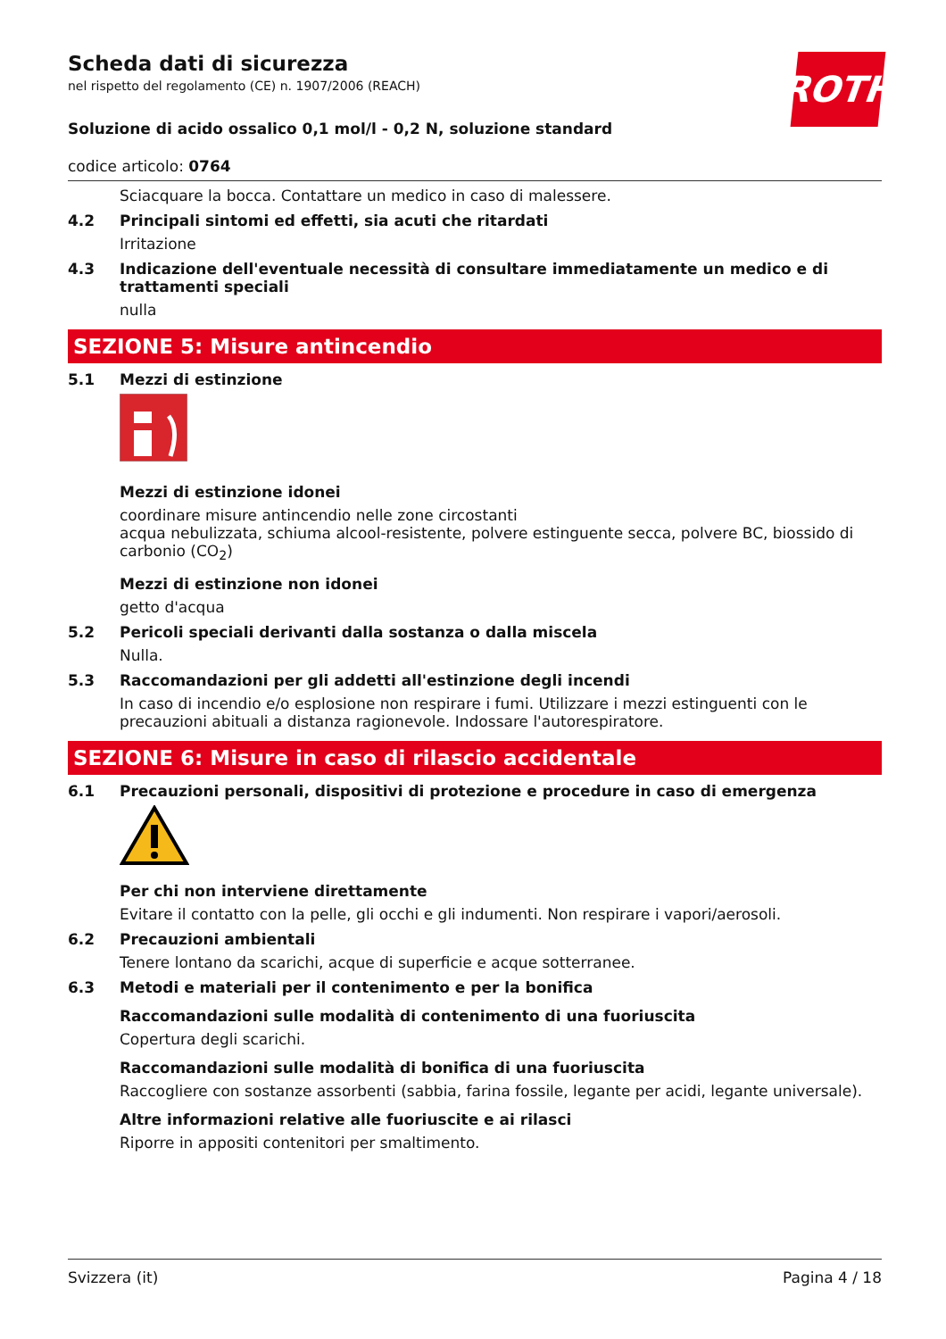ROTH
Scheda dati di sicurezza
nel rispetto del regolamento (CE) n. 1907/2006 (REACH)
Soluzione di acido ossalico 0,1 mol/l - 0,2 N, soluzione standard
codice articolo: 0764
Sciacquare la bocca. Contattare un medico in caso di malessere.
4.2 Principali sintomi ed effetti, sia acuti che ritardati
Irritazione
4.3 Indicazione dell'eventuale necessità di consultare immediatamente un medico e di trattamenti speciali
nulla
SEZIONE 5: Misure antincendio
5.1 Mezzi di estinzione
Mezzi di estinzione idonei
coordinare misure antincendio nelle zone circostanti
acqua nebulizzata, schiuma alcool-resistente, polvere estinguente secca, polvere BC, biossido di carbonio (CO<sub>2</sub>)
Mezzi di estinzione non idonei
getto d'acqua
5.2 Pericoli speciali derivanti dalla sostanza o dalla miscela
Nulla.
5.3 Raccomandazioni per gli addetti all'estinzione degli incendi
In caso di incendio e/o esplosione non respirare i fumi. Utilizzare i mezzi estinguenti con le precauzioni abituali a distanza ragionevole. Indossare l'autorespiratore.
SEZIONE 6: Misure in caso di rilascio accidentale
6.1 Precauzioni personali, dispositivi di protezione e procedure in caso di emergenza
Per chi non interviene direttamente
Evitare il contatto con la pelle, gli occhi e gli indumenti. Non respirare i vapori/aerosoli.
6.2 Precauzioni ambientali
Tenere lontano da scarichi, acque di superficie e acque sotterranee.
6.3 Metodi e materiali per il contenimento e per la bonifica
Raccomandazioni sulle modalità di contenimento di una fuoriuscita
Copertura degli scarichi.
Raccomandazioni sulle modalità di bonifica di una fuoriuscita
Raccogliere con sostanze assorbenti (sabbia, farina fossile, legante per acidi, legante universale).
Altre informazioni relative alle fuoriuscite e ai rilasci
Riporre in appositi contenitori per smaltimento.
Svizzera (it) Pagina 4 / 18